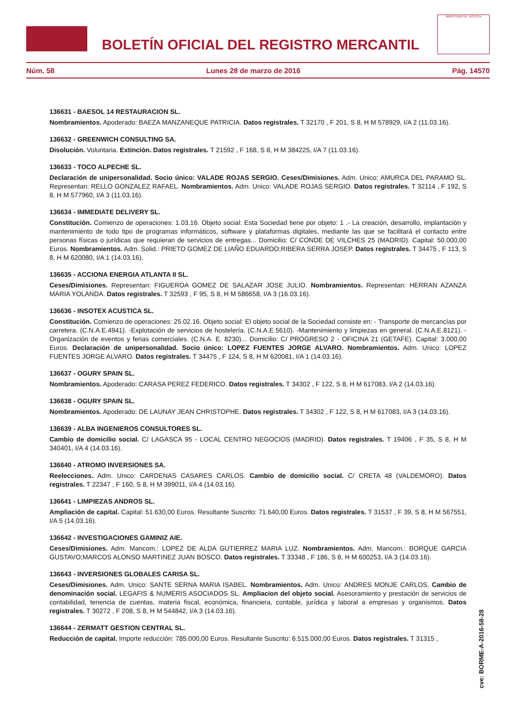BOLETÍN OFICIAL DEL REGISTRO MERCANTIL
MINISTERIO DE JUSTICIA
Núm. 58 Lunes 28 de marzo de 2016 Pág. 14570
136631 - BAESOL 14 RESTAURACION SL.
Nombramientos. Apoderado: BAEZA MANZANEQUE PATRICIA. Datos registrales. T 32170 , F 201, S 8, H M 578929, I/A 2 (11.03.16).
136632 - GREENWICH CONSULTING SA.
Disolución. Voluntaria. Extinción. Datos registrales. T 21592 , F 168, S 8, H M 384225, I/A 7 (11.03.16).
136633 - TOCO ALPECHE SL.
Declaración de unipersonalidad. Socio único: VALADE ROJAS SERGIO. Ceses/Dimisiones. Adm. Unico: AMURCA DEL PARAMO SL. Representan: RELLO GONZALEZ RAFAEL. Nombramientos. Adm. Unico: VALADE ROJAS SERGIO. Datos registrales. T 32114 , F 192, S 8, H M 577960, I/A 3 (11.03.16).
136634 - IMMEDIATE DELIVERY SL.
Constitución. Comienzo de operaciones: 1.03.16. Objeto social: Esta Sociedad tiene por objeto: 1 .- La creación, desarrollo, implantación y mantenimiento de todo tipo de programas informáticos, software y plataformas digitales, mediante las que se facilitará el contacto entre personas físicas o jurídicas que requieran de servicios de entregas... Domicilio: C/ CONDE DE VILCHES 25 (MADRID). Capital: 50.000,00 Euros. Nombramientos. Adm. Solid.: PRIETO GOMEZ DE LIAÑO EDUARDO;RIBERA SERRA JOSEP. Datos registrales. T 34475 , F 113, S 8, H M 620080, I/A 1 (14.03.16).
136635 - ACCIONA ENERGIA ATLANTA II SL.
Ceses/Dimisiones. Representan: FIGUEROA GOMEZ DE SALAZAR JOSE JULIO. Nombramientos. Representan: HERRAN AZANZA MARIA YOLANDA. Datos registrales. T 32593 , F 95, S 8, H M 586658, I/A 3 (16.03.16).
136636 - INSOTEX ACUSTICA SL.
Constitución. Comienzo de operaciones: 25.02.16. Objeto social: El objeto social de la Sociedad consiste en: - Transporte de mercancías por carretera. (C.N.A.E.4941). -Explotación de servicios de hostelería. (C.N.A.E.5610). -Mantenimiento y limpiezas en general. (C.N.A.E.8121). -Organización de eventos y ferias comerciales. (C.N.A. E. 8230)... Domicilio: C/ PROGRESO 2 - OFICINA 21 (GETAFE). Capital: 3.000,00 Euros. Declaración de unipersonalidad. Socio único: LOPEZ FUENTES JORGE ALVARO. Nombramientos. Adm. Unico: LOPEZ FUENTES JORGE ALVARO. Datos registrales. T 34475 , F 124, S 8, H M 620081, I/A 1 (14.03.16).
136637 - OGURY SPAIN SL.
Nombramientos. Apoderado: CARASA PEREZ FEDERICO. Datos registrales. T 34302 , F 122, S 8, H M 617083, I/A 2 (14.03.16).
136638 - OGURY SPAIN SL.
Nombramientos. Apoderado: DE LAUNAY JEAN CHRISTOPHE. Datos registrales. T 34302 , F 122, S 8, H M 617083, I/A 3 (14.03.16).
136639 - ALBA INGENIEROS CONSULTORES SL.
Cambio de domicilio social. C/ LAGASCA 95 - LOCAL CENTRO NEGOCIOS (MADRID). Datos registrales. T 19406 , F 35, S 8, H M 340401, I/A 4 (14.03.16).
136640 - ATROMO INVERSIONES SA.
Reelecciones. Adm. Unico: CARDENAS CASARES CARLOS. Cambio de domicilio social. C/ CRETA 48 (VALDEMORO). Datos registrales. T 22347 , F 160, S 8, H M 399011, I/A 4 (14.03.16).
136641 - LIMPIEZAS ANDROS SL.
Ampliación de capital. Capital: 51.630,00 Euros. Resultante Suscrito: 71.640,00 Euros. Datos registrales. T 31537 , F 39, S 8, H M 567551, I/A 5 (14.03.16).
136642 - INVESTIGACIONES GAMINIZ AIE.
Ceses/Dimisiones. Adm. Mancom.: LOPEZ DE ALDA GUTIERREZ MARIA LUZ. Nombramientos. Adm. Mancom.: BORQUE GARCIA GUSTAVO;MARCOS ALONSO MARTINEZ JUAN BOSCO. Datos registrales. T 33348 , F 186, S 8, H M 600253, I/A 3 (14.03.16).
136643 - INVERSIONES GLOBALES CARISA SL.
Ceses/Dimisiones. Adm. Unico: SANTE SERNA MARIA ISABEL. Nombramientos. Adm. Unico: ANDRES MONJE CARLOS. Cambio de denominación social. LEGAFIS & NUMERIS ASOCIADOS SL. Ampliacion del objeto social. Asesoramiento y prestación de servicios de contabilidad, tenencia de cuentas, materia fiscal, económica, financiera, contable, jurídica y laboral a empresas y organismos. Datos registrales. T 30272 , F 208, S 8, H M 544842, I/A 3 (14.03.16).
136644 - ZERMATT GESTION CENTRAL SL.
Reducción de capital. Importe reducción: 785.000,00 Euros. Resultante Suscrito: 6.515.000,00 Euros. Datos registrales. T 31315 ,
cve: BORME-A-2016-58-28